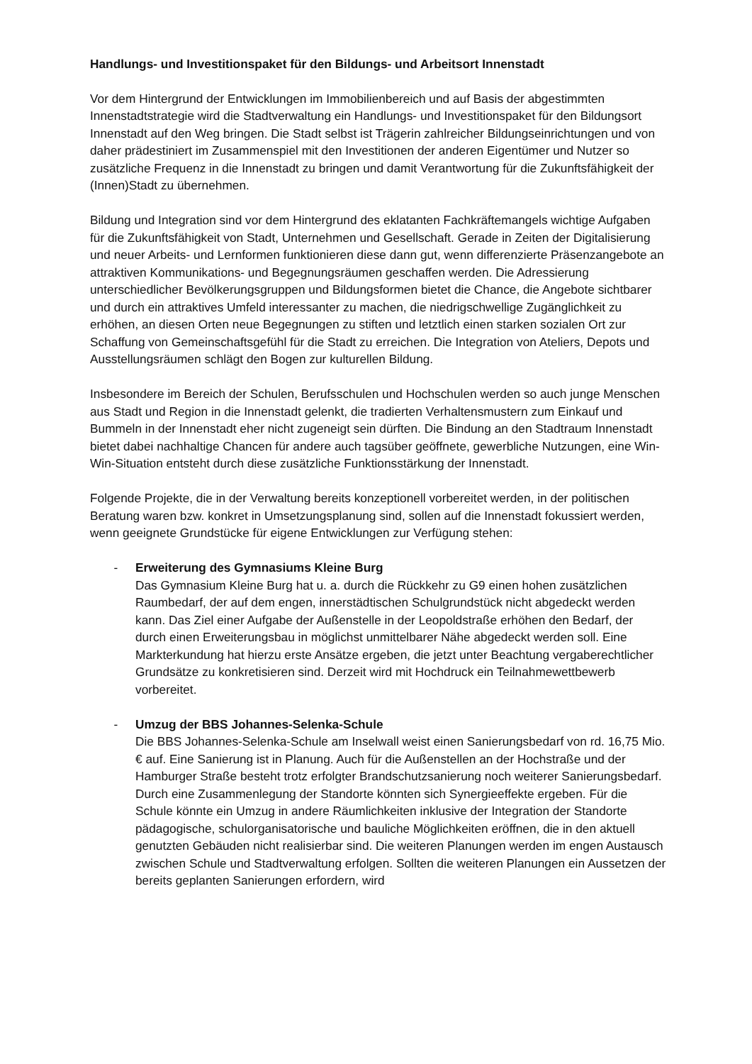Handlungs- und Investitionspaket für den Bildungs- und Arbeitsort Innenstadt
Vor dem Hintergrund der Entwicklungen im Immobilienbereich und auf Basis der abgestimmten Innenstadtstrategie wird die Stadtverwaltung ein Handlungs- und Investitionspaket für den Bildungsort Innenstadt auf den Weg bringen. Die Stadt selbst ist Trägerin zahlreicher Bildungseinrichtungen und von daher prädestiniert im Zusammenspiel mit den Investitionen der anderen Eigentümer und Nutzer so zusätzliche Frequenz in die Innenstadt zu bringen und damit Verantwortung für die Zukunftsfähigkeit der (Innen)Stadt zu übernehmen.
Bildung und Integration sind vor dem Hintergrund des eklatanten Fachkräftemangels wichtige Aufgaben für die Zukunftsfähigkeit von Stadt, Unternehmen und Gesellschaft. Gerade in Zeiten der Digitalisierung und neuer Arbeits- und Lernformen funktionieren diese dann gut, wenn differenzierte Präsenzangebote an attraktiven Kommunikations- und Begegnungsräumen geschaffen werden. Die Adressierung unterschiedlicher Bevölkerungsgruppen und Bildungsformen bietet die Chance, die Angebote sichtbarer und durch ein attraktives Umfeld interessanter zu machen, die niedrigschwellige Zugänglichkeit zu erhöhen, an diesen Orten neue Begegnungen zu stiften und letztlich einen starken sozialen Ort zur Schaffung von Gemeinschaftsgefühl für die Stadt zu erreichen. Die Integration von Ateliers, Depots und Ausstellungsräumen schlägt den Bogen zur kulturellen Bildung.
Insbesondere im Bereich der Schulen, Berufsschulen und Hochschulen werden so auch junge Menschen aus Stadt und Region in die Innenstadt gelenkt, die tradierten Verhaltensmustern zum Einkauf und Bummeln in der Innenstadt eher nicht zugeneigt sein dürften. Die Bindung an den Stadtraum Innenstadt bietet dabei nachhaltige Chancen für andere auch tagsüber geöffnete, gewerbliche Nutzungen, eine Win-Win-Situation entsteht durch diese zusätzliche Funktionsstärkung der Innenstadt.
Folgende Projekte, die in der Verwaltung bereits konzeptionell vorbereitet werden, in der politischen Beratung waren bzw. konkret in Umsetzungsplanung sind, sollen auf die Innenstadt fokussiert werden, wenn geeignete Grundstücke für eigene Entwicklungen zur Verfügung stehen:
- Erweiterung des Gymnasiums Kleine Burg
Das Gymnasium Kleine Burg hat u. a. durch die Rückkehr zu G9 einen hohen zusätzlichen Raumbedarf, der auf dem engen, innerstädtischen Schulgrundstück nicht abgedeckt werden kann. Das Ziel einer Aufgabe der Außenstelle in der Leopoldstraße erhöhen den Bedarf, der durch einen Erweiterungsbau in möglichst unmittelbarer Nähe abgedeckt werden soll. Eine Markterkundung hat hierzu erste Ansätze ergeben, die jetzt unter Beachtung vergaberechtlicher Grundsätze zu konkretisieren sind. Derzeit wird mit Hochdruck ein Teilnahmewettbewerb vorbereitet.
- Umzug der BBS Johannes-Selenka-Schule
Die BBS Johannes-Selenka-Schule am Inselwall weist einen Sanierungsbedarf von rd. 16,75 Mio. € auf. Eine Sanierung ist in Planung. Auch für die Außenstellen an der Hochstraße und der Hamburger Straße besteht trotz erfolgter Brandschutzsanierung noch weiterer Sanierungsbedarf. Durch eine Zusammenlegung der Standorte könnten sich Synergieeffekte ergeben. Für die Schule könnte ein Umzug in andere Räumlichkeiten inklusive der Integration der Standorte pädagogische, schulorganisatorische und bauliche Möglichkeiten eröffnen, die in den aktuell genutzten Gebäuden nicht realisierbar sind. Die weiteren Planungen werden im engen Austausch zwischen Schule und Stadtverwaltung erfolgen. Sollten die weiteren Planungen ein Aussetzen der bereits geplanten Sanierungen erfordern, wird